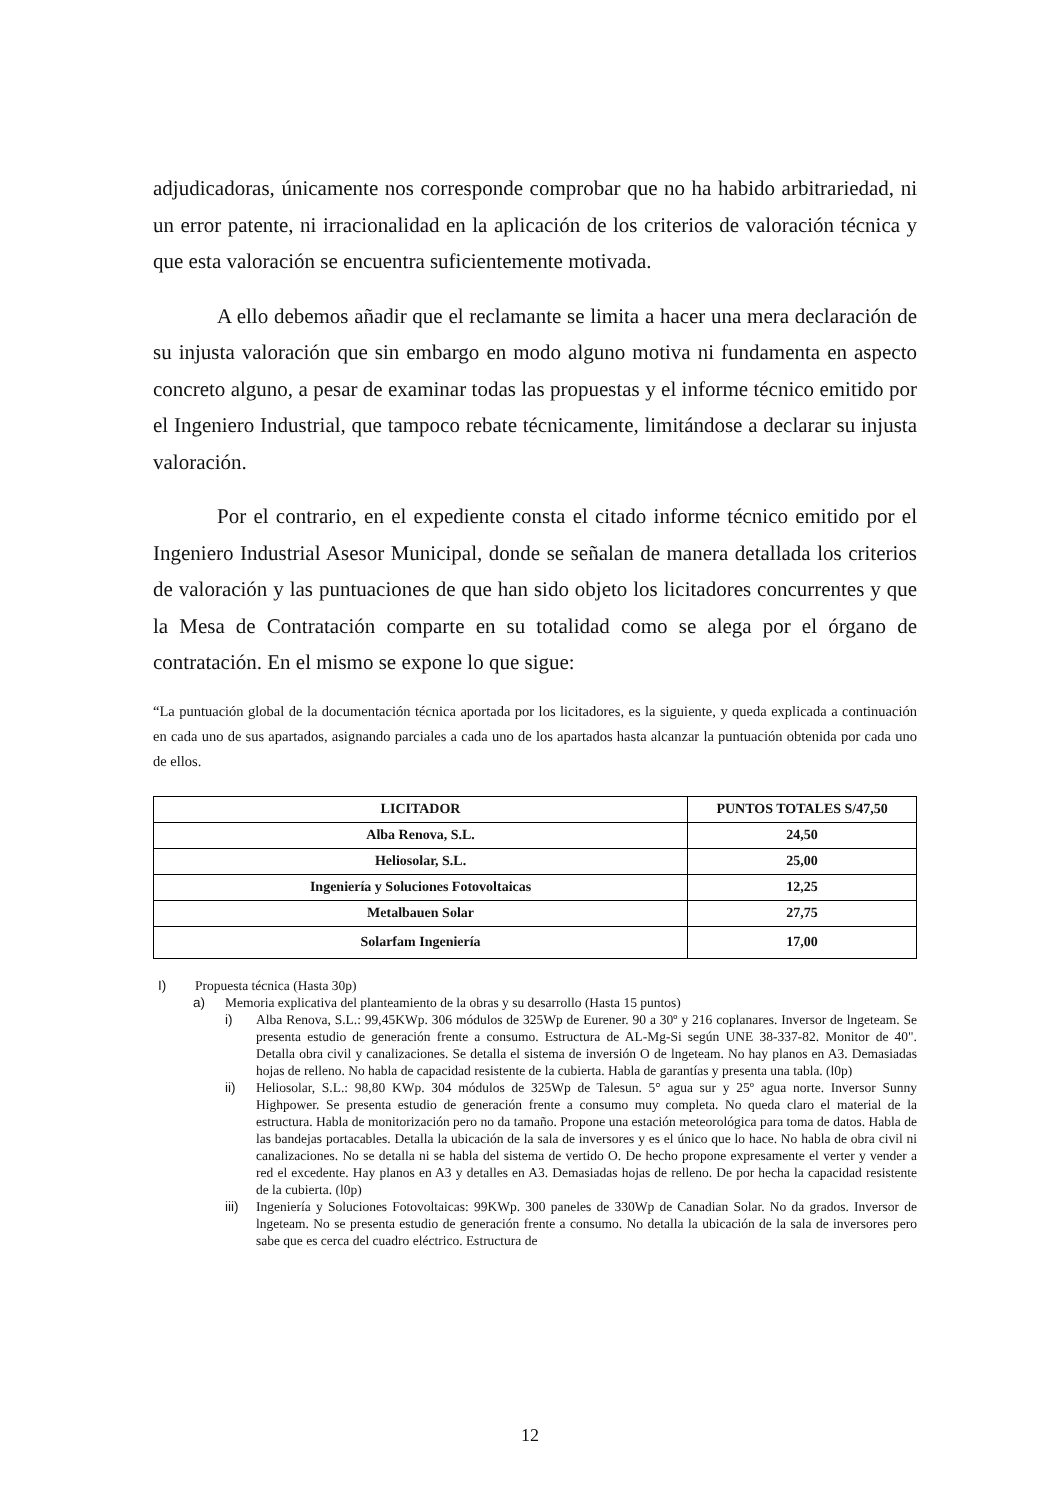adjudicadoras, únicamente nos corresponde comprobar que no ha habido arbitrariedad, ni un error patente, ni irracionalidad en la aplicación de los criterios de valoración técnica y que esta valoración se encuentra suficientemente motivada.
A ello debemos añadir que el reclamante se limita a hacer una mera declaración de su injusta valoración que sin embargo en modo alguno motiva ni fundamenta en aspecto concreto alguno, a pesar de examinar todas las propuestas y el informe técnico emitido por el Ingeniero Industrial, que tampoco rebate técnicamente, limitándose a declarar su injusta valoración.
Por el contrario, en el expediente consta el citado informe técnico emitido por el Ingeniero Industrial Asesor Municipal, donde se señalan de manera detallada los criterios de valoración y las puntuaciones de que han sido objeto los licitadores concurrentes y que la Mesa de Contratación comparte en su totalidad como se alega por el órgano de contratación. En el mismo se expone lo que sigue:
“La puntuación global de la documentación técnica aportada por los licitadores, es la siguiente, y queda explicada a continuación en cada uno de sus apartados, asignando parciales a cada uno de los apartados hasta alcanzar la puntuación obtenida por cada uno de ellos.
| LICITADOR | PUNTOS TOTALES S/47,50 |
| --- | --- |
| Alba Renova, S.L. | 24,50 |
| Heliosolar, S.L. | 25,00 |
| Ingeniería y Soluciones Fotovoltaicas | 12,25 |
| Metalbauen Solar | 27,75 |
| Solarfam Ingeniería | 17,00 |
I) Propuesta técnica (Hasta 30p)
a) Memoria explicativa del planteamiento de la obras y su desarrollo (Hasta 15 puntos)
i) Alba Renova, S.L.: 99,45KWp. 306 módulos de 325Wp de Eurener. 90 a 30º y 216 coplanares. Inversor de lngeteam. Se presenta estudio de generación frente a consumo. Estructura de AL-Mg-Si según UNE 38-337-82. Monitor de 40". Detalla obra civil y canalizaciones. Se detalla el sistema de inversión O de lngeteam. No hay planos en A3. Demasiadas hojas de relleno. No habla de capacidad resistente de la cubierta. Habla de garantías y presenta una tabla. (l0p)
ii) Heliosolar, S.L.: 98,80 KWp. 304 módulos de 325Wp de Talesun. 5° agua sur y 25º agua norte. Inversor Sunny Highpower. Se presenta estudio de generación frente a consumo muy completa. No queda claro el material de la estructura. Habla de monitorización pero no da tamaño. Propone una estación meteorológica para toma de datos. Habla de las bandejas portacables. Detalla la ubicación de la sala de inversores y es el único que lo hace. No habla de obra civil ni canalizaciones. No se detalla ni se habla del sistema de vertido O. De hecho propone expresamente el verter y vender a red el excedente. Hay planos en A3 y detalles en A3. Demasiadas hojas de relleno. De por hecha la capacidad resistente de la cubierta. (l0p)
iii) Ingeniería y Soluciones Fotovoltaicas: 99KWp. 300 paneles de 330Wp de Canadian Solar. No da grados. Inversor de lngeteam. No se presenta estudio de generación frente a consumo. No detalla la ubicación de la sala de inversores pero sabe que es cerca del cuadro eléctrico. Estructura de
12